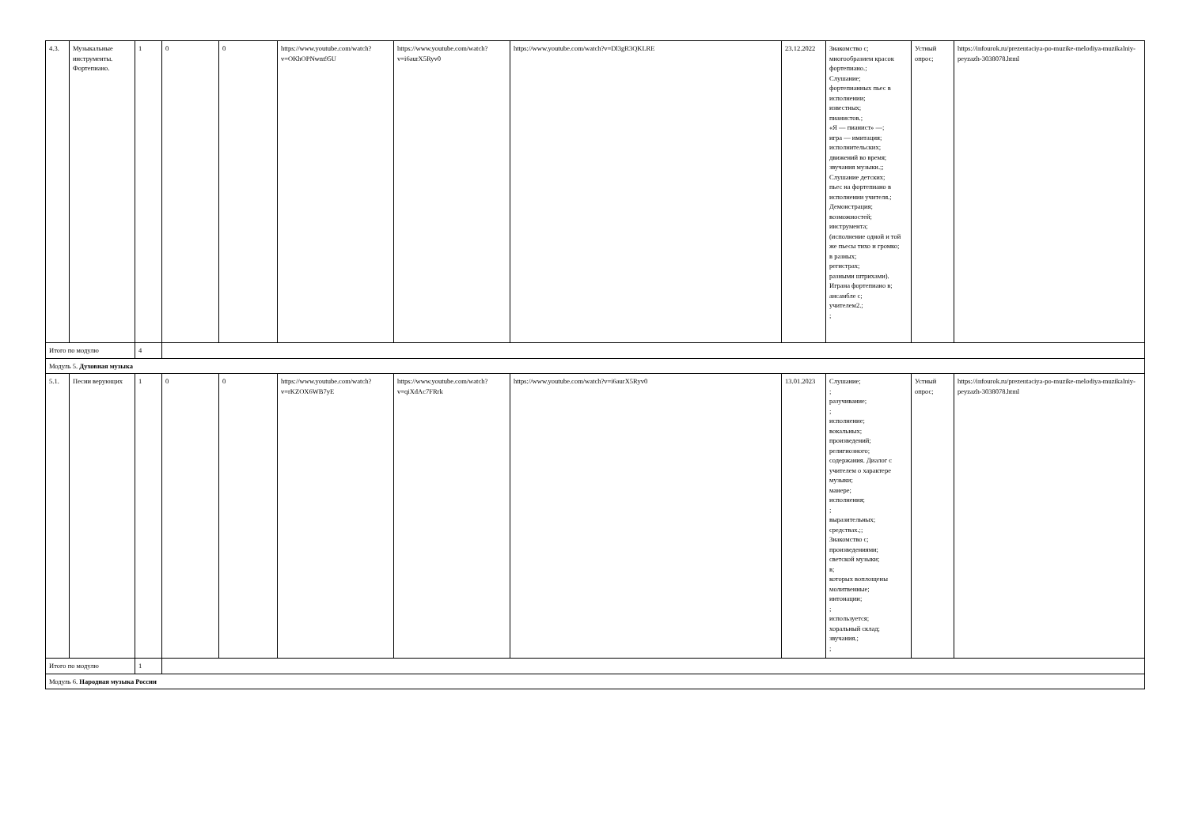| 4.3. | Музыкальные инструменты. Фортепиано. | 1 | 0 | 0 | https://www.youtube.com/watch?v=OKhOPNwm95U | https://www.youtube.com/watch?v=i6aurX5Ryv0 | https://www.youtube.com/watch?v=Dl3gR3QKLRE | 23.12.2022 | Знакомство с; многообразием красок фортепиано.; Слушание; фортепианных пьес в исполнении; известных; пианистов.; «Я — пианист» —; игра — имитация; исполнительских; движений во время; звучания музыки.;; Слушание детских; пьес на фортепиано в исполнении учителя.; Демонстрация; возможностей; инструмента; (исполнение одной и той же пьесы тихо и громко; в разных; регистрах; разными штрихами). Играна фортепиано в; ансамбле с; учителем2.; ; | Устный опрос; | https://infourok.ru/prezentaciya-po-muzike-melodiya-muzikalniy-peyzazh-3038078.html |
| Итого по модулю | | 4 | | | | | | | | | |
| Модуль 5. Духовная музыка | | | | | | | | | | | |
| 5.1. | Песни верующих | 1 | 0 | 0 | https://www.youtube.com/watch?v=rKZOX6WB7yE | https://www.youtube.com/watch?v=qiXdAc7FRrk | https://www.youtube.com/watch?v=i6aurX5Ryv0 | 13.01.2023 | Слушание; ; разучивание; ; исполнение; вокальных; произведений; религиозного; содержания. Диалог с учителем о характере музыки; манере; исполнения; ; выразительных; средствах.;; Знакомство с; произведениями; светской музыки; в; которых воплощены молитвенные; интонации; ; используется; хоральный склад; звучания.; ; | Устный опрос; | https://infourok.ru/prezentaciya-po-muzike-melodiya-muzikalniy-peyzazh-3038078.html |
| Итого по модулю | | 1 | | | | | | | | | |
| Модуль 6. Народная музыка России | | | | | | | | | | | |